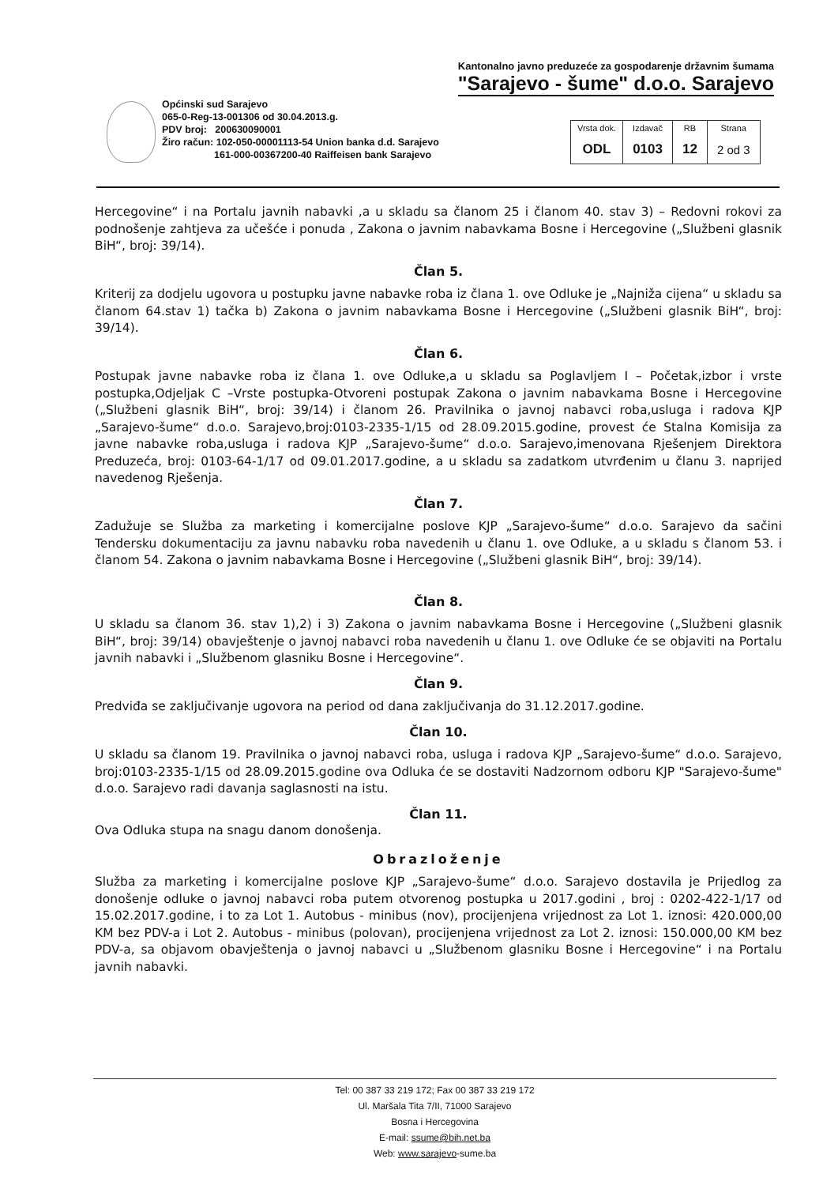Kantonalno javno preduzeće za gospodarenje državnim šumama
"Sarajevo - šume" d.o.o. Sarajevo
Općinski sud Sarajevo
065-0-Reg-13-001306 od 30.04.2013.g.
PDV broj: 200630090001
Žiro račun: 102-050-00001113-54 Union banka d.d. Sarajevo
161-000-00367200-40 Raiffeisen bank Sarajevo
| Vrsta dok. | Izdavač | RB | Strana |
| --- | --- | --- | --- |
| ODL | 0103 | 12 | 2 od 3 |
Hercegovine“ i na Portalu javnih nabavki ,a u skladu sa članom 25 i članom 40. stav 3) – Redovni rokovi za podnošenje zahtjeva za učešće i ponuda , Zakona o javnim nabavkama Bosne i Hercegovine („Službeni glasnik BiH“, broj: 39/14).
Član 5.
Kriterij za dodjelu ugovora u postupku javne nabavke roba iz člana 1. ove Odluke je „Najniža cijena“ u skladu sa članom 64.stav 1) tačka b) Zakona o javnim nabavkama Bosne i Hercegovine („Službeni glasnik BiH“, broj: 39/14).
Član 6.
Postupak javne nabavke roba iz člana 1. ove Odluke,a u skladu sa Poglavljem I – Početak,izbor i vrste postupka,Odjeljak C –Vrste postupka-Otvoreni postupak Zakona o javnim nabavkama Bosne i Hercegovine („Službeni glasnik BiH“, broj: 39/14) i članom 26. Pravilnika o javnoj nabavci roba,usluga i radova KJP „Sarajevo-šume“ d.o.o. Sarajevo,broj:0103-2335-1/15 od 28.09.2015.godine, provest će Stalna Komisija za javne nabavke roba,usluga i radova KJP „Sarajevo-šume“ d.o.o. Sarajevo,imenovana Rješenjem Direktora Preduzeća, broj: 0103-64-1/17 od 09.01.2017.godine, a u skladu sa zadatkom utvrđenim u članu 3. naprijed navedenog Rješenja.
Član 7.
Zadužuje se Služba za marketing i komercijalne poslove KJP „Sarajevo-šume“ d.o.o. Sarajevo da sačini Tendersku dokumentaciju za javnu nabavku roba navedenih u članu 1. ove Odluke, a u skladu s članom 53. i članom 54. Zakona o javnim nabavkama Bosne i Hercegovine („Službeni glasnik BiH“, broj: 39/14).
Član 8.
U skladu sa članom 36. stav 1),2) i 3) Zakona o javnim nabavkama Bosne i Hercegovine („Službeni glasnik BiH“, broj: 39/14) obavještenje o javnoj nabavci roba navedenih u članu 1. ove Odluke će se objaviti na Portalu javnih nabavki i „Službenom glasniku Bosne i Hercegovine“.
Član 9.
Predviđa se zaključivanje ugovora na period od dana zaključivanja do 31.12.2017.godine.
Član 10.
U skladu sa članom 19. Pravilnika o javnoj nabavci roba, usluga i radova KJP „Sarajevo-šume“ d.o.o. Sarajevo, broj:0103-2335-1/15 od 28.09.2015.godine ova Odluka će se dostaviti Nadzornom odboru KJP "Sarajevo-šume" d.o.o. Sarajevo radi davanja saglasnosti na istu.
Član 11.
Ova Odluka stupa na snagu danom donošenja.
Obrazloženje
Služba za marketing i komercijalne poslove KJP „Sarajevo-šume“ d.o.o. Sarajevo dostavila je Prijedlog za donošenje odluke o javnoj nabavci roba putem otvorenog postupka u 2017.godini , broj : 0202-422-1/17 od 15.02.2017.godine, i to za Lot 1. Autobus - minibus (nov), procijenjena vrijednost za Lot 1. iznosi: 420.000,00 KM bez PDV-a i Lot 2. Autobus - minibus (polovan), procijenjena vrijednost za Lot 2. iznosi: 150.000,00 KM bez PDV-a, sa objavom obavještenja o javnoj nabavci u „Službenom glasniku Bosne i Hercegovine“ i na Portalu javnih nabavki.
Tel: 00 387 33 219 172; Fax 00 387 33 219 172
Ul. Maršala Tita 7/II, 71000 Sarajevo
Bosna i Hercegovina
E-mail: ssume@bih.net.ba
Web: www.sarajevo-sume.ba